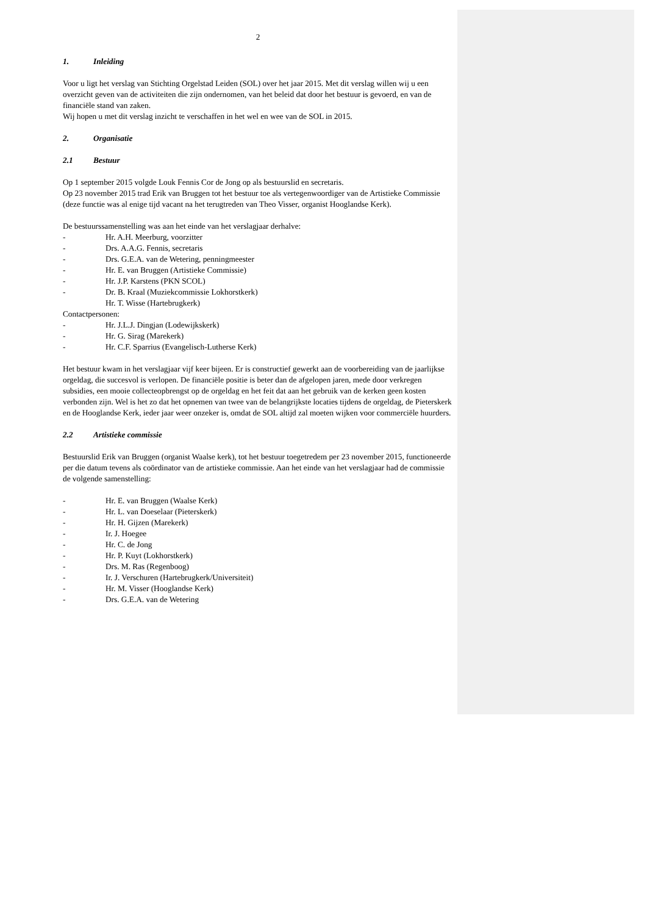2
1. Inleiding
Voor u ligt het verslag van Stichting Orgelstad Leiden (SOL) over het jaar 2015. Met dit verslag willen wij u een overzicht geven van de activiteiten die zijn ondernomen, van het beleid dat door het bestuur is gevoerd, en van de financiële stand van zaken.
Wij hopen u met dit verslag inzicht te verschaffen in het wel en wee van de SOL in 2015.
2. Organisatie
2.1 Bestuur
Op 1 september 2015 volgde Louk Fennis Cor de Jong op als bestuurslid en secretaris.
Op 23 november 2015 trad Erik van Bruggen tot het bestuur toe als vertegenwoordiger van de Artistieke Commissie (deze functie was al enige tijd vacant na het terugtreden van Theo Visser, organist Hooglandse Kerk).
De bestuurssamenstelling was aan het einde van het verslagjaar derhalve:
- Hr. A.H. Meerburg, voorzitter
- Drs. A.A.G. Fennis, secretaris
- Drs. G.E.A. van de Wetering, penningmeester
- Hr. E. van Bruggen (Artistieke Commissie)
- Hr. J.P. Karstens (PKN SCOL)
- Dr. B. Kraal (Muziekcommissie Lokhorstkerk)
Hr. T. Wisse (Hartebrugkerk)
Contactpersonen:
- Hr. J.L.J. Dingjan (Lodewijkskerk)
- Hr. G. Sirag (Marekerk)
- Hr. C.F. Sparrius (Evangelisch-Lutherse Kerk)
Het bestuur kwam in het verslagjaar vijf keer bijeen. Er is constructief gewerkt aan de voorbereiding van de jaarlijkse orgeldag, die succesvol is verlopen. De financiële positie is beter dan de afgelopen jaren, mede door verkregen subsidies, een mooie collecteopbrengst op de orgeldag en het feit dat aan het gebruik van de kerken geen kosten verbonden zijn. Wel is het zo dat het opnemen van twee van de belangrijkste locaties tijdens de orgeldag, de Pieterskerk en de Hooglandse Kerk, ieder jaar weer onzeker is, omdat de SOL altijd zal moeten wijken voor commerciële huurders.
2.2 Artistieke commissie
Bestuurslid Erik van Bruggen (organist Waalse kerk), tot het bestuur toegetredem per 23 november 2015, functioneerde per die datum tevens als coördinator van de artistieke commissie. Aan het einde van het verslagjaar had de commissie de volgende samenstelling:
- Hr. E. van Bruggen (Waalse Kerk)
- Hr. L. van Doeselaar (Pieterskerk)
- Hr. H. Gijzen (Marekerk)
- Ir. J. Hoegee
- Hr. C. de Jong
- Hr. P. Kuyt (Lokhorstkerk)
- Drs. M. Ras (Regenboog)
- Ir. J. Verschuren (Hartebrugkerk/Universiteit)
- Hr. M. Visser (Hooglandse Kerk)
- Drs. G.E.A. van de Wetering